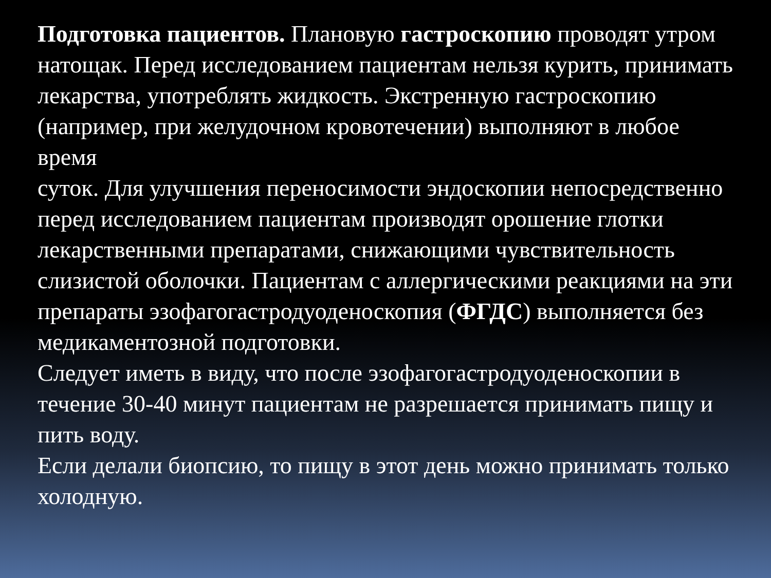Подготовка пациентов. Плановую гастроскопию проводят утром натощак. Перед исследованием пациентам нельзя курить, принимать лекарства, употреблять жидкость. Экстренную гастроскопию (например, при желудочном кровотечении) выполняют в любое время
суток. Для улучшения переносимости эндоскопии непосредственно перед исследованием пациентам производят орошение глотки лекарственными препаратами, снижающими чувствительность слизистой оболочки. Пациентам с аллергическими реакциями на эти препараты эзофагогастродуоденоскопия (ФГДС) выполняется без медикаментозной подготовки.
Следует иметь в виду, что после эзофагогастродуоденоскопии в течение 30-40 минут пациентам не разрешается принимать пищу и пить воду.
Если делали биопсию, то пищу в этот день можно принимать только холодную.